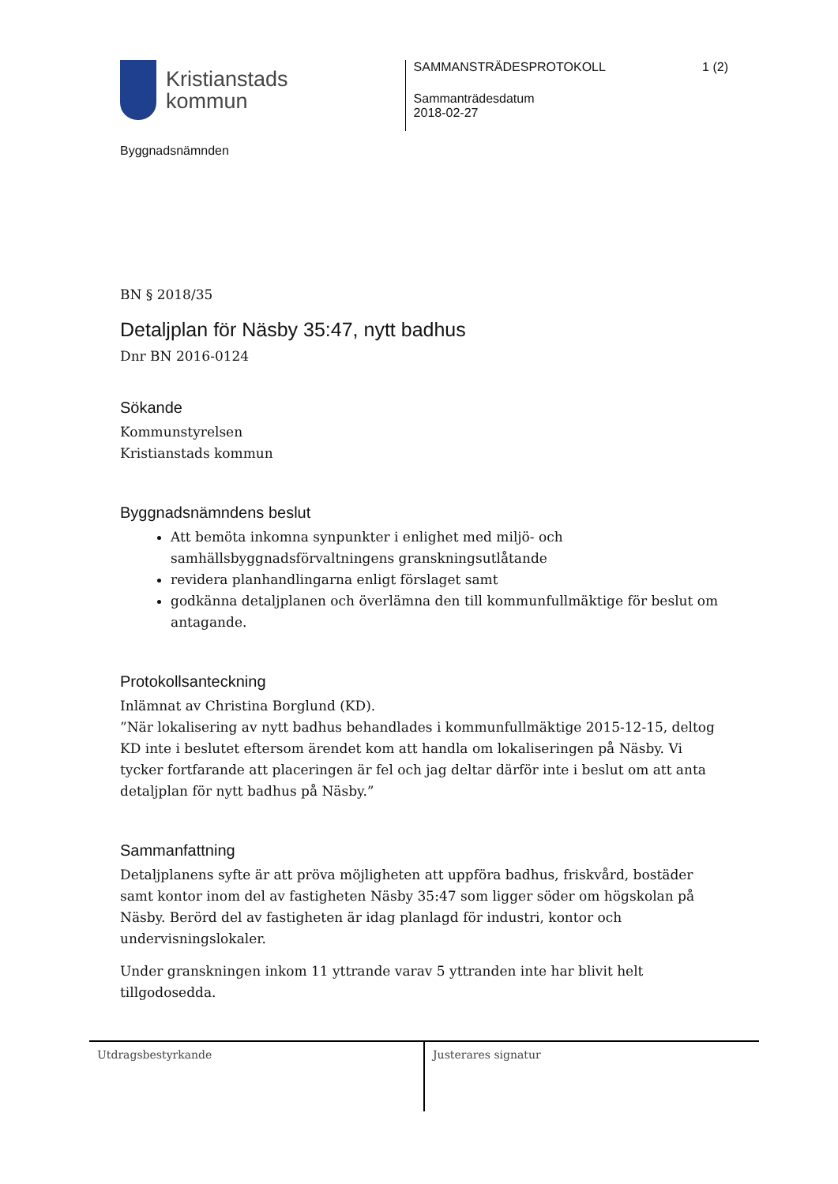Kristianstads
kommun
Byggnadsnämnden
SAMMANSTRÄDESPROTOKOLL 1 (2)
Sammanträdesdatum
2018-02-27
BN § 2018/35
Detaljplan för Näsby 35:47, nytt badhus
Dnr BN 2016-0124
Sökande
Kommunstyrelsen
Kristianstads kommun
Byggnadsnämndens beslut
Att bemöta inkomna synpunkter i enlighet med miljö- och samhällsbyggnadsförvaltningens granskningsutlåtande
revidera planhandlingarna enligt förslaget samt
godkänna detaljplanen och överlämna den till kommunfullmäktige för beslut om antagande.
Protokollsanteckning
Inlämnat av Christina Borglund (KD).
”När lokalisering av nytt badhus behandlades i kommunfullmäktige 2015-12-15, deltog KD inte i beslutet eftersom ärendet kom att handla om lokaliseringen på Näsby. Vi tycker fortfarande att placeringen är fel och jag deltar därför inte i beslut om att anta detaljplan för nytt badhus på Näsby.”
Sammanfattning
Detaljplanens syfte är att pröva möjligheten att uppföra badhus, friskvård, bostäder samt kontor inom del av fastigheten Näsby 35:47 som ligger söder om högskolan på Näsby. Berörd del av fastigheten är idag planlagd för industri, kontor och undervisningslokaler.
Under granskningen inkom 11 yttrande varav 5 yttranden inte har blivit helt tillgodosedda.
Utdragsbestyrkande Justerares signatur